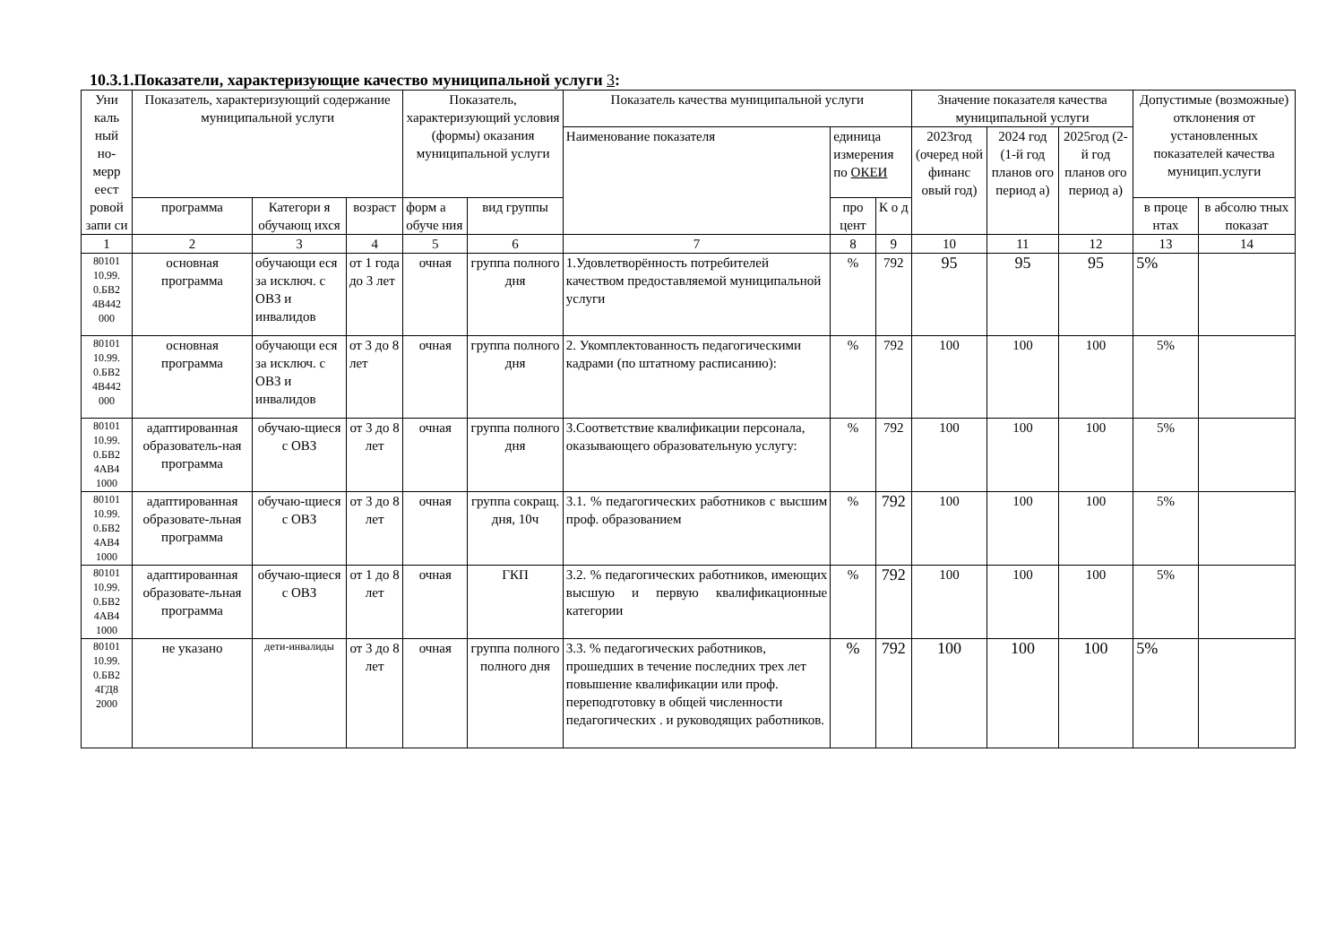10.3.1.Показатели, характеризующие качество муниципальной услуги 3:
| Уни каль ный но-мерр еест ровой запи си | Показатель, характеризующий содержание муниципальной услуги | | | Показатель, характеризующий условия (формы) оказания муниципальной услуги | | Показатель качества муниципальной услуги | | | Значение показателя качества муниципальной услуги | | | Допустимые (возможные) отклонения от установленных показателей качества муницип.услуги | |
| --- | --- | --- | --- | --- | --- | --- | --- | --- | --- | --- | --- | --- | --- |
| | | | | | | Наименование показателя | единица измерения по ОКЕИ | | 2023год (очеред ной финанс овый год) | 2024 год (1-й год планов ого период а) | 2025год (2-й год планов ого период а) | | |
| | программа | Категори я обучающ ихся | возраст | форм а обуче ния | вид группы | | про цент | К о д | | | | в проце нтах | в абсолю тных показат |
| 1 | 2 | 3 | 4 | 5 | 6 | 7 | 8 | 9 | 10 | 11 | 12 | 13 | 14 |
| 80101 10.99. 0.БВ2 4В442 000 | основная программа | обучающи еся за исключ. с ОВЗ и инвалидов | от 1 года до 3 лет | очная | группа полного дня | 1.Удовлетворённость потребителей качеством предоставляемой муниципальной услуги | % | 792 | 95 | 95 | 95 | 5% | |
| 80101 10.99. 0.БВ2 4В442 000 | основная программа | обучающи еся за исключ. с ОВЗ и инвалидов | от 3 до 8 лет | очная | группа полного дня | 2. Укомплектованность педагогическими кадрами (по штатному расписанию): | % | 792 | 100 | 100 | 100 | 5% | |
| 80101 10.99. 0.БВ2 4АВ4 1000 | адаптированная образователь-ная программа | обучаю-щиеся с ОВЗ | от 3 до 8 лет | очная | группа полного дня | 3.Соответствие квалификации персонала, оказывающего образовательную услугу: | % | 792 | 100 | 100 | 100 | 5% | |
| 80101 10.99. 0.БВ2 4АВ4 1000 | адаптированная образовате-льная программа | обучаю-щиеся с ОВЗ | от 3 до 8 лет | очная | группа сокращ. дня, 10ч | 3.1. % педагогических работников с высшим проф. образованием | % | 792 | 100 | 100 | 100 | 5% | |
| 80101 10.99. 0.БВ2 4АВ4 1000 | адаптированная образовате-льная программа | обучаю-щиеся с ОВЗ | от 1 до 8 лет | очная | ГКП | 3.2. % педагогических работников, имеющих высшую и первую квалификационные категории | % | 792 | 100 | 100 | 100 | 5% | |
| 80101 10.99. 0.БВ2 4ГД8 2000 | не указано | дети-инвалиды | от 3 до 8 лет | очная | группа полного полного дня | 3.3. % педагогических работников, прошедших в течение последних трех лет повышение квалификации или проф. переподготовку в общей численности педагогических . и руководящих работников. | % | 792 | 100 | 100 | 100 | 5% | |